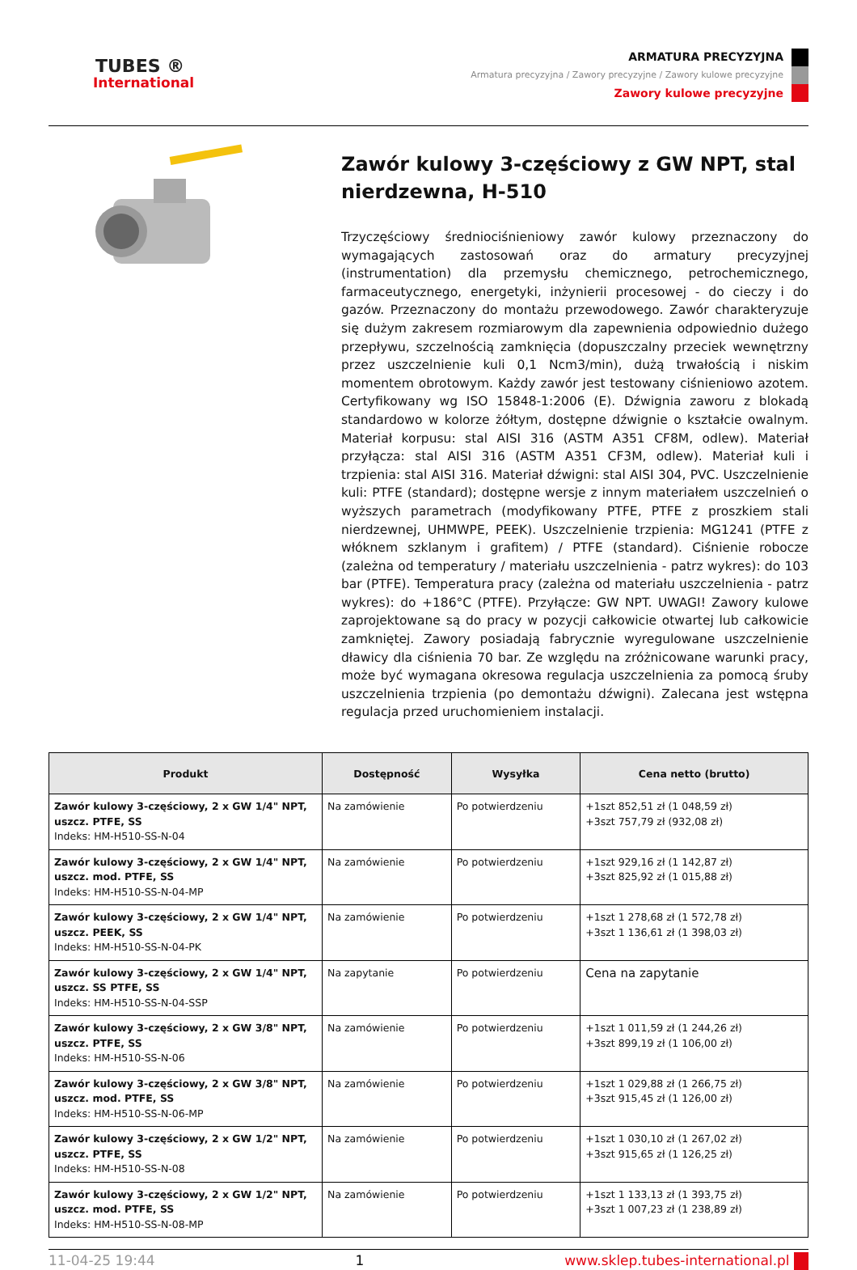TUBES ®
International
ARMATURA PRECYZYJNA
Armatura precyzyjna / Zawory precyzyjne / Zawory kulowe precyzyjne
Zawory kulowe precyzyjne
Zawór kulowy 3-częściowy z GW NPT, stal nierdzewna, H-510
Trzyczęściowy średniociśnieniowy zawór kulowy przeznaczony do wymagających zastosowań oraz do armatury precyzyjnej (instrumentation) dla przemysłu chemicznego, petrochemicznego, farmaceutycznego, energetyki, inżynierii procesowej - do cieczy i do gazów. Przeznaczony do montażu przewodowego. Zawór charakteryzuje się dużym zakresem rozmiarowym dla zapewnienia odpowiednio dużego przepływu, szczelnością zamknięcia (dopuszczalny przeciek wewnętrzny przez uszczelnienie kuli 0,1 Ncm3/min), dużą trwałością i niskim momentem obrotowym. Każdy zawór jest testowany ciśnieniowo azotem. Certyfikowany wg ISO 15848-1:2006 (E). Dźwignia zaworu z blokadą standardowo w kolorze żółtym, dostępne dźwignie o kształcie owalnym. Materiał korpusu: stal AISI 316 (ASTM A351 CF8M, odlew). Materiał przyłącza: stal AISI 316 (ASTM A351 CF3M, odlew). Materiał kuli i trzpienia: stal AISI 316. Materiał dźwigni: stal AISI 304, PVC. Uszczelnienie kuli: PTFE (standard); dostępne wersje z innym materiałem uszczelnień o wyższych parametrach (modyfikowany PTFE, PTFE z proszkiem stali nierdzewnej, UHMWPE, PEEK). Uszczelnienie trzpienia: MG1241 (PTFE z włóknem szklanym i grafitem) / PTFE (standard). Ciśnienie robocze (zależna od temperatury / materiału uszczelnienia - patrz wykres): do 103 bar (PTFE). Temperatura pracy (zależna od materiału uszczelnienia - patrz wykres): do +186°C (PTFE). Przyłącze: GW NPT. UWAGI! Zawory kulowe zaprojektowane są do pracy w pozycji całkowicie otwartej lub całkowicie zamkniętej. Zawory posiadają fabrycznie wyregulowane uszczelnienie dławicy dla ciśnienia 70 bar. Ze względu na zróżnicowane warunki pracy, może być wymagana okresowa regulacja uszczelnienia za pomocą śruby uszczelnienia trzpienia (po demontażu dźwigni). Zalecana jest wstępna regulacja przed uruchomieniem instalacji.
| Produkt | Dostępność | Wysyłka | Cena netto (brutto) |
| --- | --- | --- | --- |
| Zawór kulowy 3-częściowy, 2 x GW 1/4" NPT, uszcz. PTFE, SS Indeks: HM-H510-SS-N-04 | Na zamówienie | Po potwierdzeniu | +1szt 852,51 zł (1 048,59 zł) +3szt 757,79 zł (932,08 zł) |
| Zawór kulowy 3-częściowy, 2 x GW 1/4" NPT, uszcz. mod. PTFE, SS Indeks: HM-H510-SS-N-04-MP | Na zamówienie | Po potwierdzeniu | +1szt 929,16 zł (1 142,87 zł) +3szt 825,92 zł (1 015,88 zł) |
| Zawór kulowy 3-częściowy, 2 x GW 1/4" NPT, uszcz. PEEK, SS Indeks: HM-H510-SS-N-04-PK | Na zamówienie | Po potwierdzeniu | +1szt 1 278,68 zł (1 572,78 zł) +3szt 1 136,61 zł (1 398,03 zł) |
| Zawór kulowy 3-częściowy, 2 x GW 1/4" NPT, uszcz. SS PTFE, SS Indeks: HM-H510-SS-N-04-SSP | Na zapytanie | Po potwierdzeniu | Cena na zapytanie |
| Zawór kulowy 3-częściowy, 2 x GW 3/8" NPT, uszcz. PTFE, SS Indeks: HM-H510-SS-N-06 | Na zamówienie | Po potwierdzeniu | +1szt 1 011,59 zł (1 244,26 zł) +3szt 899,19 zł (1 106,00 zł) |
| Zawór kulowy 3-częściowy, 2 x GW 3/8" NPT, uszcz. mod. PTFE, SS Indeks: HM-H510-SS-N-06-MP | Na zamówienie | Po potwierdzeniu | +1szt 1 029,88 zł (1 266,75 zł) +3szt 915,45 zł (1 126,00 zł) |
| Zawór kulowy 3-częściowy, 2 x GW 1/2" NPT, uszcz. PTFE, SS Indeks: HM-H510-SS-N-08 | Na zamówienie | Po potwierdzeniu | +1szt 1 030,10 zł (1 267,02 zł) +3szt 915,65 zł (1 126,25 zł) |
| Zawór kulowy 3-częściowy, 2 x GW 1/2" NPT, uszcz. mod. PTFE, SS Indeks: HM-H510-SS-N-08-MP | Na zamówienie | Po potwierdzeniu | +1szt 1 133,13 zł (1 393,75 zł) +3szt 1 007,23 zł (1 238,89 zł) |
11-04-25 19:44 1 www.sklep.tubes-international.pl